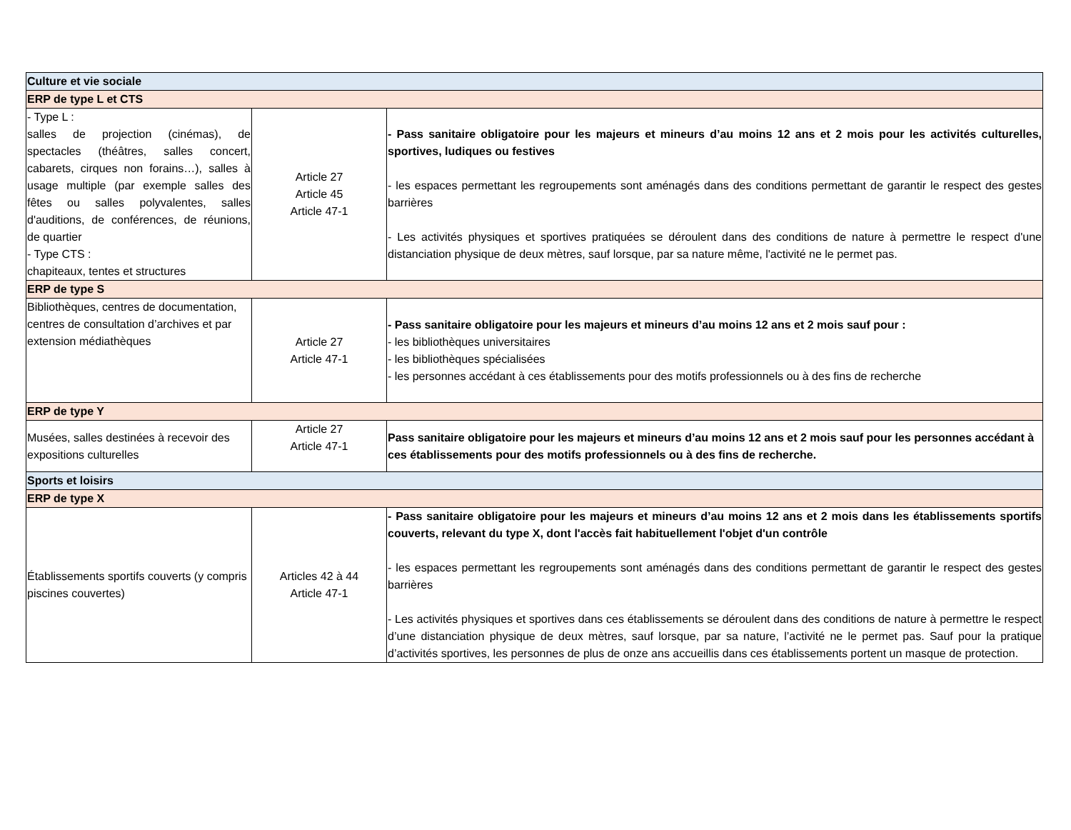| Culture et vie sociale | | |
| ERP de type L et CTS | | |
| - Type L : salles de projection (cinémas), de spectacles (théâtres, salles concert, cabarets, cirques non forains…), salles à usage multiple (par exemple salles des fêtes ou salles polyvalentes, salles d'auditions, de conférences, de réunions, de quartier - Type CTS : chapiteaux, tentes et structures | Article 27 Article 45 Article 47-1 | - Pass sanitaire obligatoire pour les majeurs et mineurs d’au moins 12 ans et 2 mois pour les activités culturelles, sportives, ludiques ou festives - les espaces permettant les regroupements sont aménagés dans des conditions permettant de garantir le respect des gestes barrières - Les activités physiques et sportives pratiquées se déroulent dans des conditions de nature à permettre le respect d'une distanciation physique de deux mètres, sauf lorsque, par sa nature même, l'activité ne le permet pas. |
| ERP de type S | | |
| Bibliothèques, centres de documentation, centres de consultation d’archives et par extension médiathèques | Article 27 Article 47-1 | - Pass sanitaire obligatoire pour les majeurs et mineurs d’au moins 12 ans et 2 mois sauf pour : - les bibliothèques universitaires - les bibliothèques spécialisées - les personnes accédant à ces établissements pour des motifs professionnels ou à des fins de recherche |
| ERP de type Y | | |
| Musées, salles destinées à recevoir des expositions culturelles | Article 27 Article 47-1 | Pass sanitaire obligatoire pour les majeurs et mineurs d’au moins 12 ans et 2 mois sauf pour les personnes accédant à ces établissements pour des motifs professionnels ou à des fins de recherche. |
| Sports et loisirs | | |
| ERP de type X | | |
| Établissements sportifs couverts (y compris piscines couvertes) | Articles 42 à 44 Article 47-1 | - Pass sanitaire obligatoire pour les majeurs et mineurs d’au moins 12 ans et 2 mois dans les établissements sportifs couverts, relevant du type X, dont l'accès fait habituellement l'objet d'un contrôle - les espaces permettant les regroupements sont aménagés dans des conditions permettant de garantir le respect des gestes barrières - Les activités physiques et sportives dans ces établissements se déroulent dans des conditions de nature à permettre le respect d’une distanciation physique de deux mètres, sauf lorsque, par sa nature, l’activité ne le permet pas. Sauf pour la pratique d’activités sportives, les personnes de plus de onze ans accueillis dans ces établissements portent un masque de protection. |